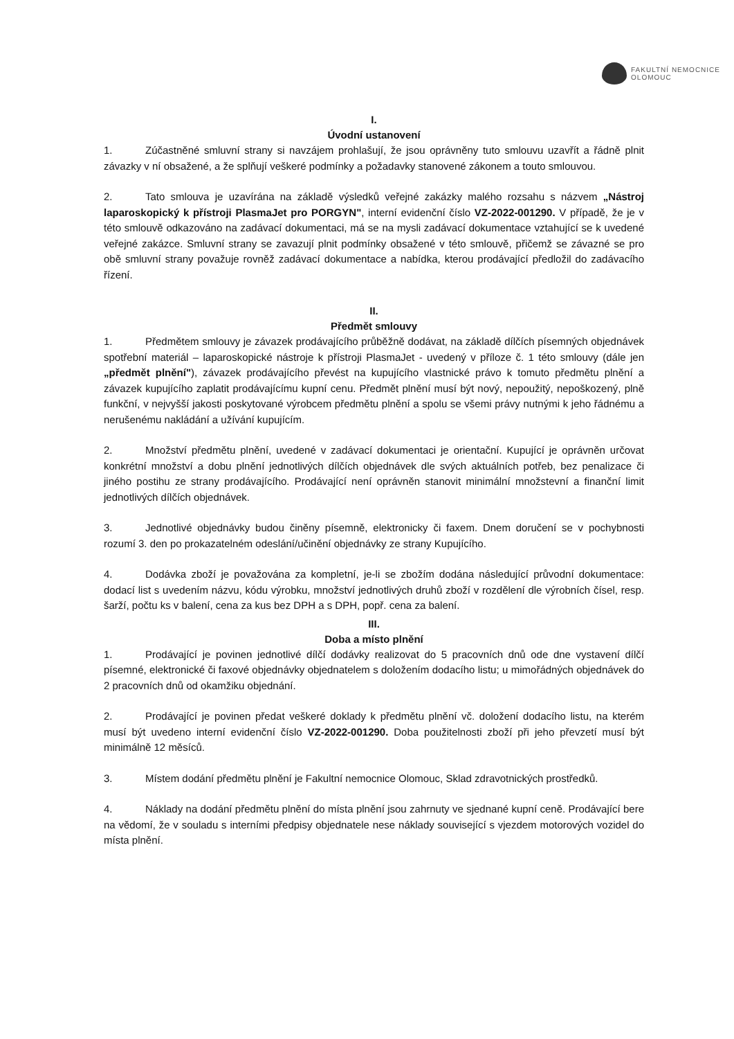FAKULTNÍ NEMOCNICE
OLOMOUC
I.
Úvodní ustanovení
1. Zúčastněné smluvní strany si navzájem prohlašují, že jsou oprávněny tuto smlouvu uzavřít a řádně plnit závazky v ní obsažené, a že splňují veškeré podmínky a požadavky stanovené zákonem a touto smlouvou.
2. Tato smlouva je uzavírána na základě výsledků veřejné zakázky malého rozsahu s názvem „Nástroj laparoskopický k přístroji PlasmaJet pro PORGYN", interní evidenční číslo VZ-2022-001290. V případě, že je v této smlouvě odkazováno na zadávací dokumentaci, má se na mysli zadávací dokumentace vztahující se k uvedené veřejné zakázce. Smluvní strany se zavazují plnit podmínky obsažené v této smlouvě, přičemž se závazné se pro obě smluvní strany považuje rovněž zadávací dokumentace a nabídka, kterou prodávající předložil do zadávacího řízení.
II.
Předmět smlouvy
1. Předmětem smlouvy je závazek prodávajícího průběžně dodávat, na základě dílčích písemných objednávek spotřební materiál – laparoskopické nástroje k přístroji PlasmaJet - uvedený v příloze č. 1 této smlouvy (dále jen „předmět plnění"), závazek prodávajícího převést na kupujícího vlastnické právo k tomuto předmětu plnění a závazek kupujícího zaplatit prodávajícímu kupní cenu. Předmět plnění musí být nový, nepoužitý, nepoškozený, plně funkční, v nejvyšší jakosti poskytované výrobcem předmětu plnění a spolu se všemi právy nutnými k jeho řádnému a nerušenému nakládání a užívání kupujícím.
2. Množství předmětu plnění, uvedené v zadávací dokumentaci je orientační. Kupující je oprávněn určovat konkrétní množství a dobu plnění jednotlivých dílčích objednávek dle svých aktuálních potřeb, bez penalizace či jiného postihu ze strany prodávajícího. Prodávající není oprávněn stanovit minimální množstevní a finanční limit jednotlivých dílčích objednávek.
3. Jednotlivé objednávky budou činěny písemně, elektronicky či faxem. Dnem doručení se v pochybnosti rozumí 3. den po prokazatelném odeslání/učinění objednávky ze strany Kupujícího.
4. Dodávka zboží je považována za kompletní, je-li se zbožím dodána následující průvodní dokumentace: dodací list s uvedením názvu, kódu výrobku, množství jednotlivých druhů zboží v rozdělení dle výrobních čísel, resp. šarží, počtu ks v balení, cena za kus bez DPH a s DPH, popř. cena za balení.
III.
Doba a místo plnění
1. Prodávající je povinen jednotlivé dílčí dodávky realizovat do 5 pracovních dnů ode dne vystavení dílčí písemné, elektronické či faxové objednávky objednatelem s doložením dodacího listu; u mimořádných objednávek do 2 pracovních dnů od okamžiku objednání.
2. Prodávající je povinen předat veškeré doklady k předmětu plnění vč. doložení dodacího listu, na kterém musí být uvedeno interní evidenční číslo VZ-2022-001290. Doba použitelnosti zboží při jeho převzetí musí být minimálně 12 měsíců.
3. Místem dodání předmětu plnění je Fakultní nemocnice Olomouc, Sklad zdravotnických prostředků.
4. Náklady na dodání předmětu plnění do místa plnění jsou zahrnuty ve sjednané kupní ceně. Prodávající bere na vědomí, že v souladu s interními předpisy objednatele nese náklady související s vjezdem motorových vozidel do místa plnění.